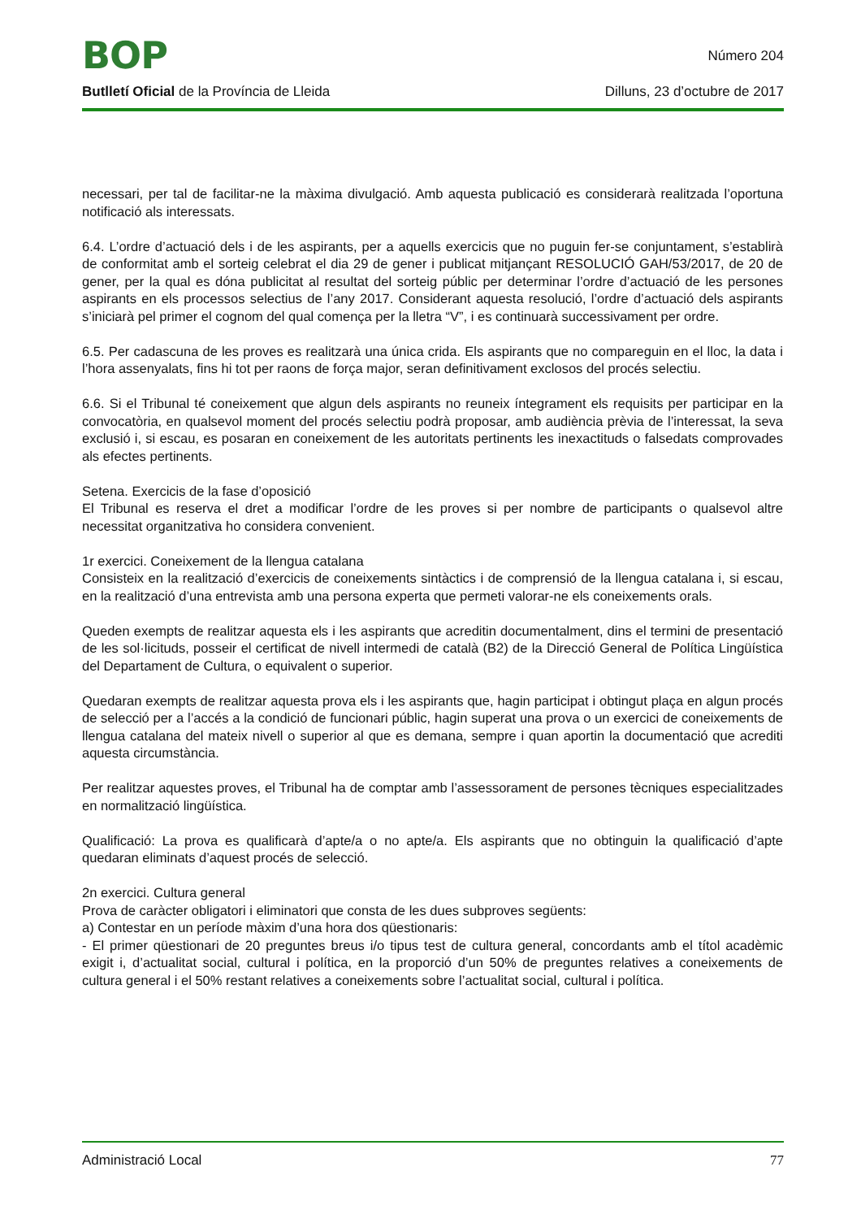BOP
Número 204
Butlletí Oficial de la Província de Lleida
Dilluns, 23 d’octubre de 2017
necessari, per tal de facilitar-ne la màxima divulgació. Amb aquesta publicació es considerarà realitzada l’oportuna notificació als interessats.
6.4. L’ordre d’actuació dels i de les aspirants, per a aquells exercicis que no puguin fer-se conjuntament, s’establirà de conformitat amb el sorteig celebrat el dia 29 de gener i publicat mitjançant RESOLUCIÓ GAH/53/2017, de 20 de gener, per la qual es dóna publicitat al resultat del sorteig públic per determinar l’ordre d’actuació de les persones aspirants en els processos selectius de l’any 2017. Considerant aquesta resolució, l’ordre d’actuació dels aspirants s’iniciarà pel primer el cognom del qual comença per la lletra “V”, i es continuarà successivament per ordre.
6.5. Per cadascuna de les proves es realitzarà una única crida. Els aspirants que no compareguin en el lloc, la data i l’hora assenyalats, fins hi tot per raons de força major, seran definitivament exclosos del procés selectiu.
6.6. Si el Tribunal té coneixement que algun dels aspirants no reuneix íntegrament els requisits per participar en la convocatòria, en qualsevol moment del procés selectiu podrà proposar, amb audiència prèvia de l’interessat, la seva exclusió i, si escau, es posaran en coneixement de les autoritats pertinents les inexactituds o falsedats comprovades als efectes pertinents.
Setena. Exercicis de la fase d’oposició
El Tribunal es reserva el dret a modificar l’ordre de les proves si per nombre de participants o qualsevol altre necessitat organitzativa ho considera convenient.
1r exercici. Coneixement de la llengua catalana
Consisteix en la realització d’exercicis de coneixements sintàctics i de comprensió de la llengua catalana i, si escau, en la realització d’una entrevista amb una persona experta que permeti valorar-ne els coneixements orals.
Queden exempts de realitzar aquesta els i les aspirants que acreditin documentalment, dins el termini de presentació de les sol·licituds, posseir el certificat de nivell intermedi de català (B2) de la Direcció General de Política Lingüística del Departament de Cultura, o equivalent o superior.
Quedaran exempts de realitzar aquesta prova els i les aspirants que, hagin participat i obtingut plaça en algun procés de selecció per a l’accés a la condició de funcionari públic, hagin superat una prova o un exercici de coneixements de llengua catalana del mateix nivell o superior al que es demana, sempre i quan aportin la documentació que acrediti aquesta circumstància.
Per realitzar aquestes proves, el Tribunal ha de comptar amb l’assessorament de persones tècniques especialitzades en normalització lingüística.
Qualificació: La prova es qualificarà d’apte/a o no apte/a. Els aspirants que no obtinguin la qualificació d’apte quedaran eliminats d’aquest procés de selecció.
2n exercici. Cultura general
Prova de caràcter obligatori i eliminatori que consta de les dues subproves següents:
a) Contestar en un període màxim d’una hora dos qüestionaris:
- El primer qüestionari de 20 preguntes breus i/o tipus test de cultura general, concordants amb el títol acadèmic exigit i, d’actualitat social, cultural i política, en la proporció d’un 50% de preguntes relatives a coneixements de cultura general i el 50% restant relatives a coneixements sobre l’actualitat social, cultural i política.
Administració Local 77